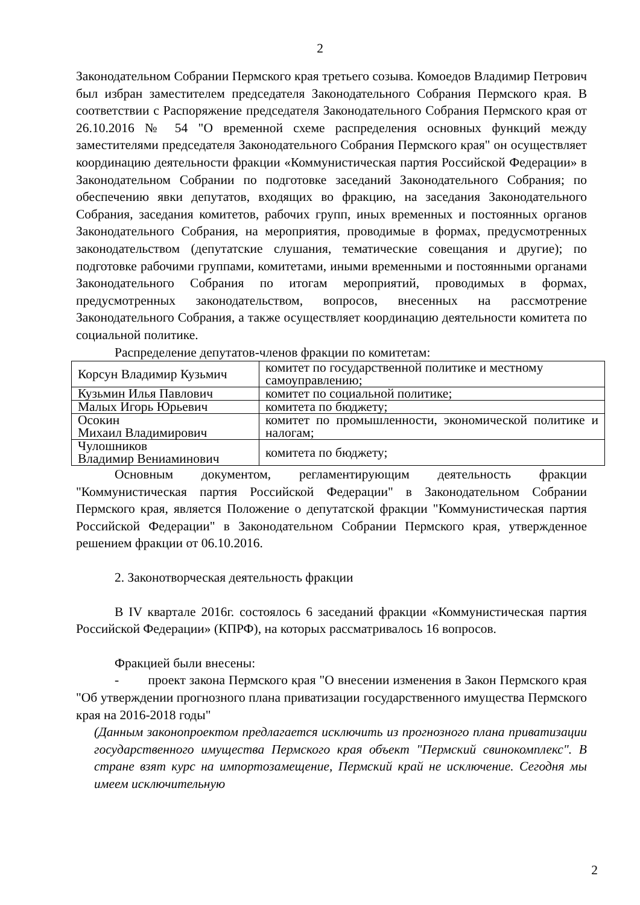2
Законодательном Собрании Пермского края третьего созыва. Комоедов Владимир Петрович был избран заместителем председателя Законодательного Собрания Пермского края. В соответствии с Распоряжение председателя Законодательного Собрания Пермского края от 26.10.2016 № 54 "О временной схеме распределения основных функций между заместителями председателя Законодательного Собрания Пермского края" он осуществляет координацию деятельности фракции «Коммунистическая партия Российской Федерации» в Законодательном Собрании по подготовке заседаний Законодательного Собрания; по обеспечению явки депутатов, входящих во фракцию, на заседания Законодательного Собрания, заседания комитетов, рабочих групп, иных временных и постоянных органов Законодательного Собрания, на мероприятия, проводимые в формах, предусмотренных законодательством (депутатские слушания, тематические совещания и другие); по подготовке рабочими группами, комитетами, иными временными и постоянными органами Законодательного Собрания по итогам мероприятий, проводимых в формах, предусмотренных законодательством, вопросов, внесенных на рассмотрение Законодательного Собрания, а также осуществляет координацию деятельности комитета по социальной политике.
Распределение депутатов-членов фракции по комитетам:
| Корсун Владимир Кузьмич | комитет по государственной политике и местному самоуправлению; |
| Кузьмин Илья Павлович | комитет по социальной политике; |
| Малых Игорь Юрьевич | комитета по бюджету; |
| Осокин Михаил Владимирович | комитет по промышленности, экономической политике и налогам; |
| Чулошников Владимир Вениаминович | комитета по бюджету; |
Основным документом, регламентирующим деятельность фракции "Коммунистическая партия Российской Федерации" в Законодательном Собрании Пермского края, является Положение о депутатской фракции "Коммунистическая партия Российской Федерации" в Законодательном Собрании Пермского края, утвержденное решением фракции от 06.10.2016.
2. Законотворческая деятельность фракции
В IV квартале 2016г. состоялось 6 заседаний фракции «Коммунистическая партия Российской Федерации» (КПРФ), на которых рассматривалось 16 вопросов.
Фракцией были внесены:
- проект закона Пермского края "О внесении изменения в Закон Пермского края "Об утверждении прогнозного плана приватизации государственного имущества Пермского края на 2016-2018 годы"
(Данным законопроектом предлагается исключить из прогнозного плана приватизации государственного имущества Пермского края объект "Пермский свинокомплекс". В стране взят курс на импортозамещение, Пермский край не исключение. Сегодня мы имеем исключительную
2